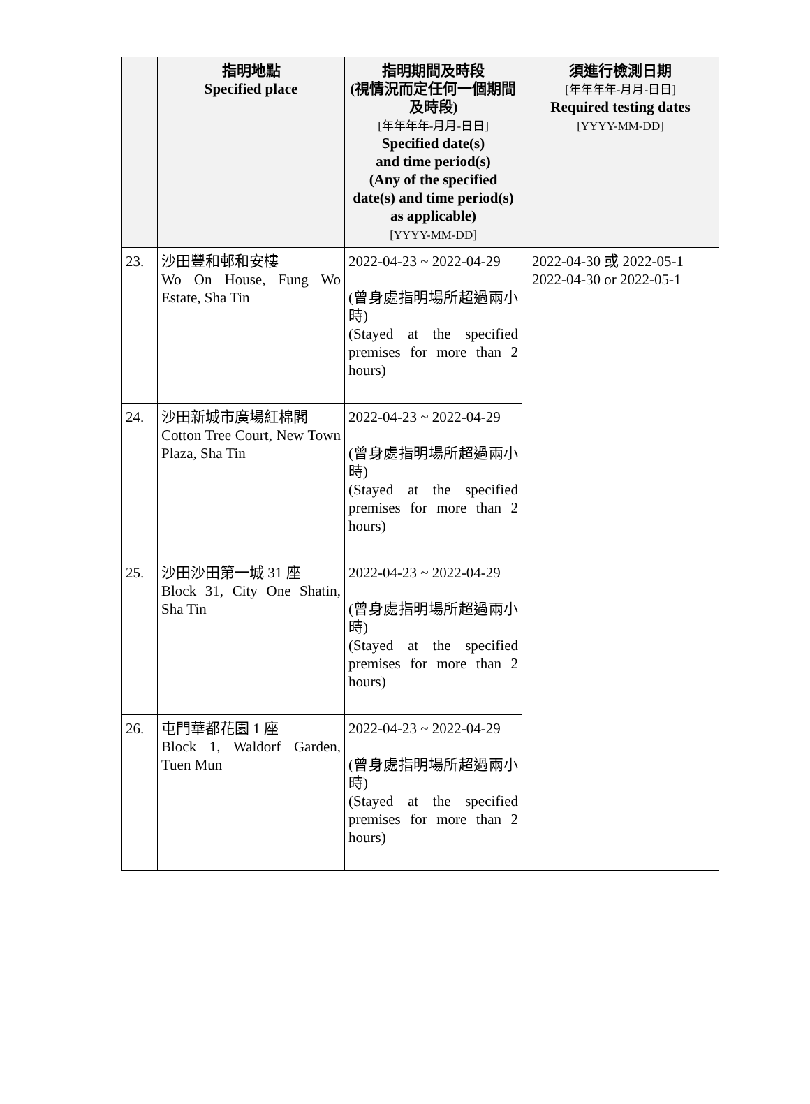| | 指明地點 Specified place | 指明期間及時段 (視情況而定任何一個期間及時段) [年年年年-月月-日日] Specified date(s) and time period(s) (Any of the specified date(s) and time period(s) as applicable) [YYYY-MM-DD] | 須進行檢測日期 [年年年年-月月-日日] Required testing dates [YYYY-MM-DD] |
| --- | --- | --- | --- |
| 23. | 沙田豐和邨和安樓 Wo On House, Fung Wo Estate, Sha Tin | 2022-04-23 ~ 2022-04-29 (曾身處指明場所超過兩小時) (Stayed at the specified premises for more than 2 hours) | 2022-04-30 或 2022-05-1 2022-04-30 or 2022-05-1 |
| 24. | 沙田新城市廣場紅棉閣 Cotton Tree Court, New Town Plaza, Sha Tin | 2022-04-23 ~ 2022-04-29 (曾身處指明場所超過兩小時) (Stayed at the specified premises for more than 2 hours) | |
| 25. | 沙田沙田第一城 31 座 Block 31, City One Shatin, Sha Tin | 2022-04-23 ~ 2022-04-29 (曾身處指明場所超過兩小時) (Stayed at the specified premises for more than 2 hours) | |
| 26. | 屯門華都花園 1 座 Block 1, Waldorf Garden, Tuen Mun | 2022-04-23 ~ 2022-04-29 (曾身處指明場所超過兩小時) (Stayed at the specified premises for more than 2 hours) | |